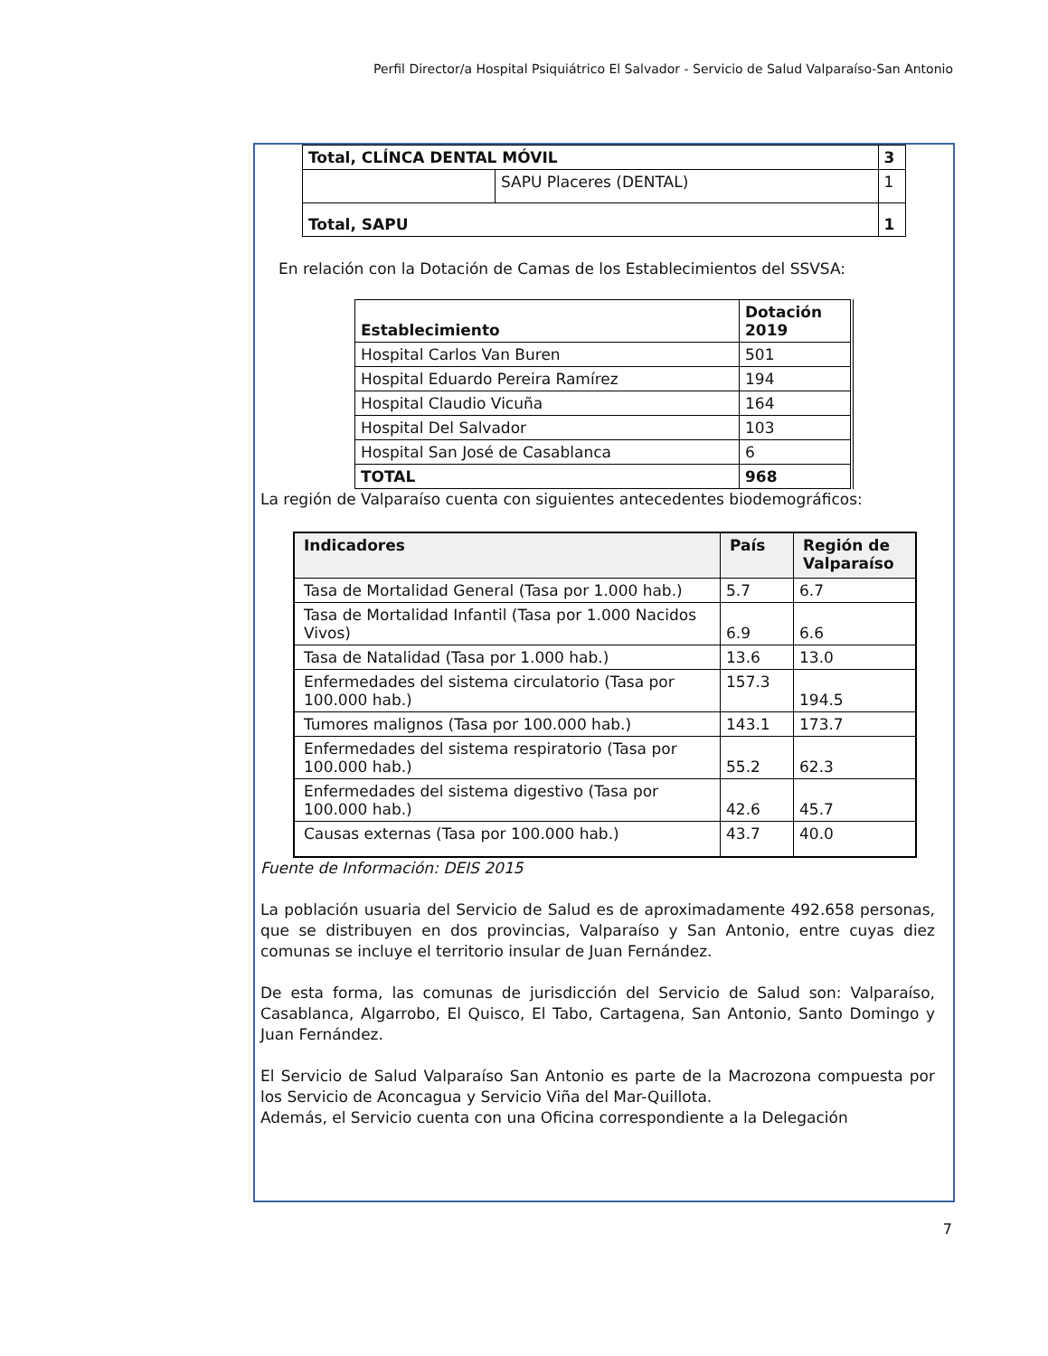Perfil Director/a Hospital Psiquiátrico El Salvador - Servicio de Salud Valparaíso-San Antonio
| Total, CLÍNCA DENTAL MÓVIL | | 3 |
| --- | --- | --- |
| | SAPU Placeres (DENTAL) | 1 |
| Total, SAPU | | 1 |
En relación con la Dotación de Camas de los Establecimientos del SSVSA:
| Establecimiento | Dotación 2019 |
| --- | --- |
| Hospital Carlos Van Buren | 501 |
| Hospital Eduardo Pereira Ramírez | 194 |
| Hospital Claudio Vicuña | 164 |
| Hospital Del Salvador | 103 |
| Hospital San José de Casablanca | 6 |
| TOTAL | 968 |
La región de Valparaíso cuenta con siguientes antecedentes biodemográficos:
| Indicadores | País | Región de Valparaíso |
| --- | --- | --- |
| Tasa de Mortalidad General (Tasa por 1.000 hab.) | 5.7 | 6.7 |
| Tasa de Mortalidad Infantil (Tasa por 1.000 Nacidos Vivos) | 6.9 | 6.6 |
| Tasa de Natalidad (Tasa por 1.000 hab.) | 13.6 | 13.0 |
| Enfermedades del sistema circulatorio (Tasa por 100.000 hab.) | 157.3 | 194.5 |
| Tumores malignos (Tasa por 100.000 hab.) | 143.1 | 173.7 |
| Enfermedades del sistema respiratorio (Tasa por 100.000 hab.) | 55.2 | 62.3 |
| Enfermedades del sistema digestivo (Tasa por 100.000 hab.) | 42.6 | 45.7 |
| Causas externas (Tasa por 100.000 hab.) | 43.7 | 40.0 |
Fuente de Información: DEIS 2015
La población usuaria del Servicio de Salud es de aproximadamente 492.658 personas, que se distribuyen en dos provincias, Valparaíso y San Antonio, entre cuyas diez comunas se incluye el territorio insular de Juan Fernández.
De esta forma, las comunas de jurisdicción del Servicio de Salud son: Valparaíso, Casablanca, Algarrobo, El Quisco, El Tabo, Cartagena, San Antonio, Santo Domingo y Juan Fernández.
El Servicio de Salud Valparaíso San Antonio es parte de la Macrozona compuesta por los Servicio de Aconcagua y Servicio Viña del Mar-Quillota.
Además, el Servicio cuenta con una Oficina correspondiente a la Delegación
7